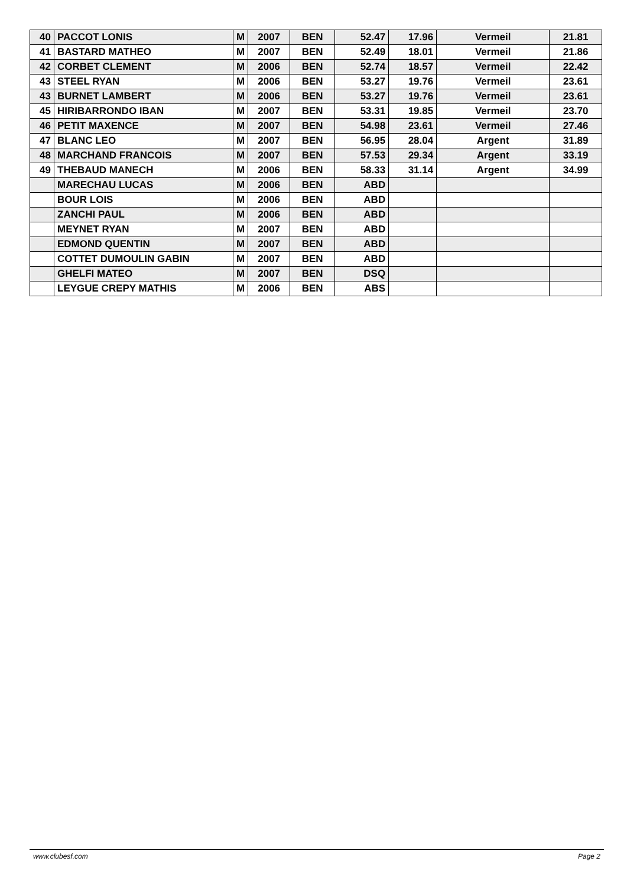| 40 | PACCOT LONIS | M | 2007 | BEN | 52.47 | 17.96 | Vermeil | 21.81 |
| 41 | BASTARD MATHEO | M | 2007 | BEN | 52.49 | 18.01 | Vermeil | 21.86 |
| 42 | CORBET CLEMENT | M | 2006 | BEN | 52.74 | 18.57 | Vermeil | 22.42 |
| 43 | STEEL RYAN | M | 2006 | BEN | 53.27 | 19.76 | Vermeil | 23.61 |
| 43 | BURNET LAMBERT | M | 2006 | BEN | 53.27 | 19.76 | Vermeil | 23.61 |
| 45 | HIRIBARRONDO IBAN | M | 2007 | BEN | 53.31 | 19.85 | Vermeil | 23.70 |
| 46 | PETIT MAXENCE | M | 2007 | BEN | 54.98 | 23.61 | Vermeil | 27.46 |
| 47 | BLANC LEO | M | 2007 | BEN | 56.95 | 28.04 | Argent | 31.89 |
| 48 | MARCHAND FRANCOIS | M | 2007 | BEN | 57.53 | 29.34 | Argent | 33.19 |
| 49 | THEBAUD MANECH | M | 2006 | BEN | 58.33 | 31.14 | Argent | 34.99 |
| | MARECHAU LUCAS | M | 2006 | BEN | ABD | | | |
| | BOUR LOIS | M | 2006 | BEN | ABD | | | |
| | ZANCHI PAUL | M | 2006 | BEN | ABD | | | |
| | MEYNET RYAN | M | 2007 | BEN | ABD | | | |
| | EDMOND QUENTIN | M | 2007 | BEN | ABD | | | |
| | COTTET DUMOULIN GABIN | M | 2007 | BEN | ABD | | | |
| | GHELFI MATEO | M | 2007 | BEN | DSQ | | | |
| | LEYGUE CREPY MATHIS | M | 2006 | BEN | ABS | | | |
www.clubesf.com Page 2